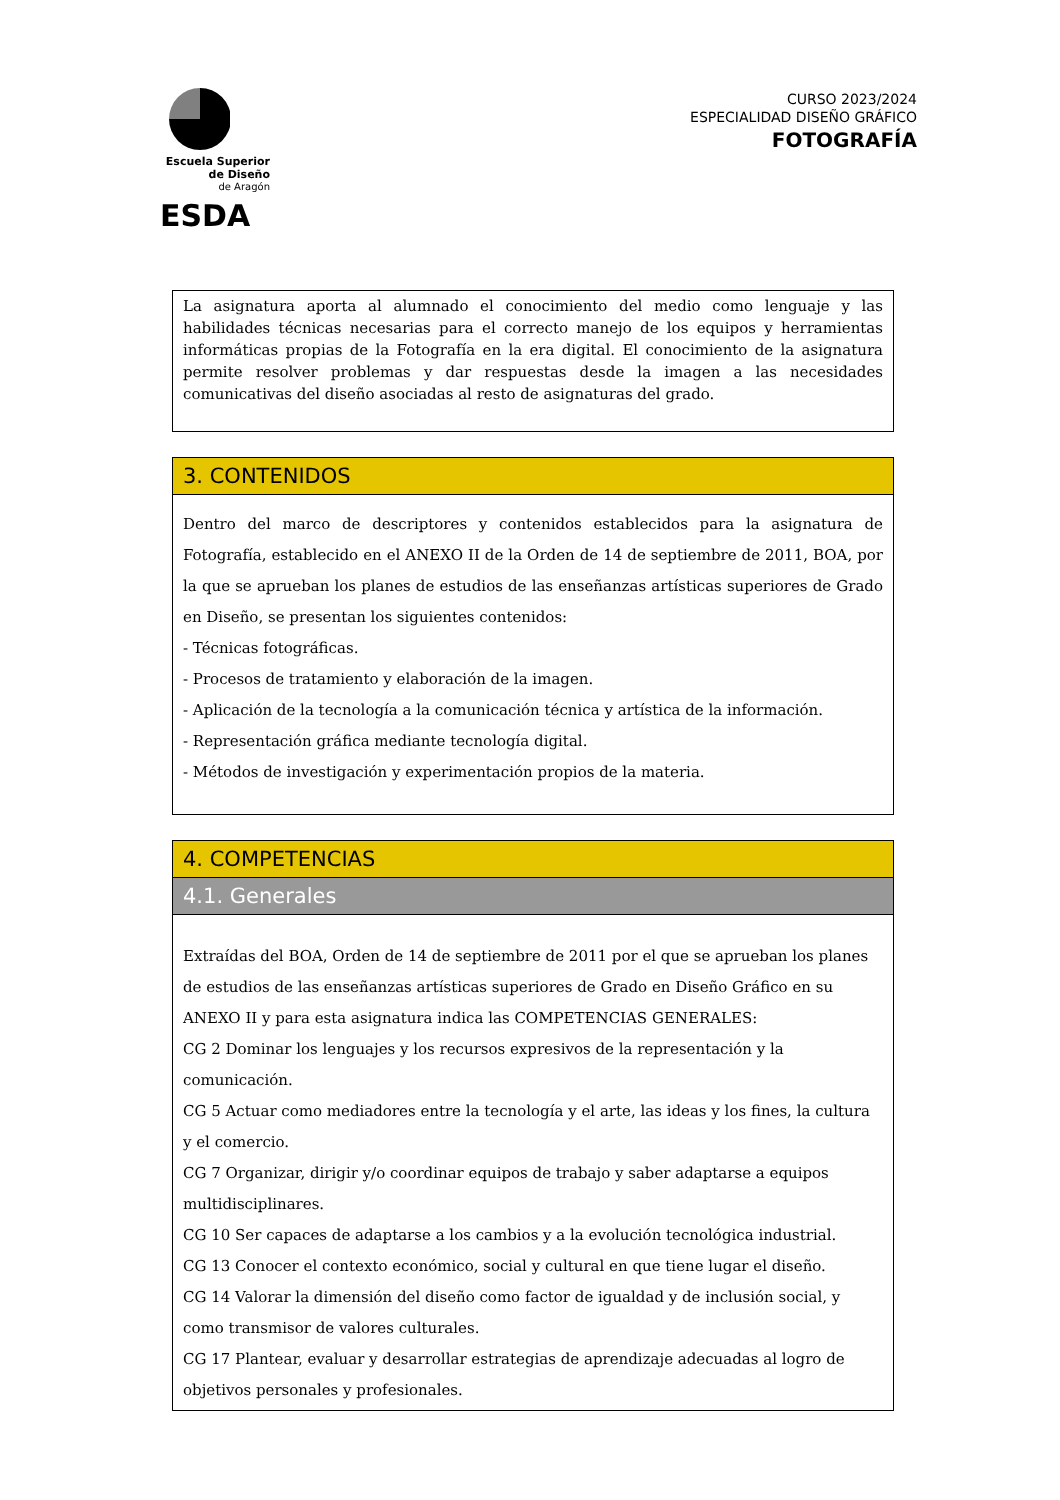Escuela Superior
de Diseño
de Aragón
ESDA
CURSO 2023/2024
ESPECIALIDAD DISEÑO GRÁFICO
FOTOGRAFÍA
| La asignatura aporta al alumnado el conocimiento del medio como lenguaje y las habilidades técnicas necesarias para el correcto manejo de los equipos y herramientas informáticas propias de la Fotografía en la era digital. El conocimiento de la asignatura permite resolver problemas y dar respuestas desde la imagen a las necesidades comunicativas del diseño asociadas al resto de asignaturas del grado. |
| 3. CONTENIDOS |
| Dentro del marco de descriptores y contenidos establecidos para la asignatura de Fotografía, establecido en el ANEXO II de la Orden de 14 de septiembre de 2011, BOA, por la que se aprueban los planes de estudios de las enseñanzas artísticas superiores de Grado en Diseño, se presentan los siguientes contenidos: - Técnicas fotográficas. - Procesos de tratamiento y elaboración de la imagen. - Aplicación de la tecnología a la comunicación técnica y artística de la información. - Representación gráfica mediante tecnología digital. - Métodos de investigación y experimentación propios de la materia. |
| 4. COMPETENCIAS |
| 4.1. Generales |
| Extraídas del BOA, Orden de 14 de septiembre de 2011 por el que se aprueban los planes de estudios de las enseñanzas artísticas superiores de Grado en Diseño Gráfico en su ANEXO II y para esta asignatura indica las COMPETENCIAS GENERALES: CG 2 Dominar los lenguajes y los recursos expresivos de la representación y la comunicación. CG 5 Actuar como mediadores entre la tecnología y el arte, las ideas y los fines, la cultura y el comercio. CG 7 Organizar, dirigir y/o coordinar equipos de trabajo y saber adaptarse a equipos multidisciplinares. CG 10 Ser capaces de adaptarse a los cambios y a la evolución tecnológica industrial. CG 13 Conocer el contexto económico, social y cultural en que tiene lugar el diseño. CG 14 Valorar la dimensión del diseño como factor de igualdad y de inclusión social, y como transmisor de valores culturales. CG 17 Plantear, evaluar y desarrollar estrategias de aprendizaje adecuadas al logro de objetivos personales y profesionales. |